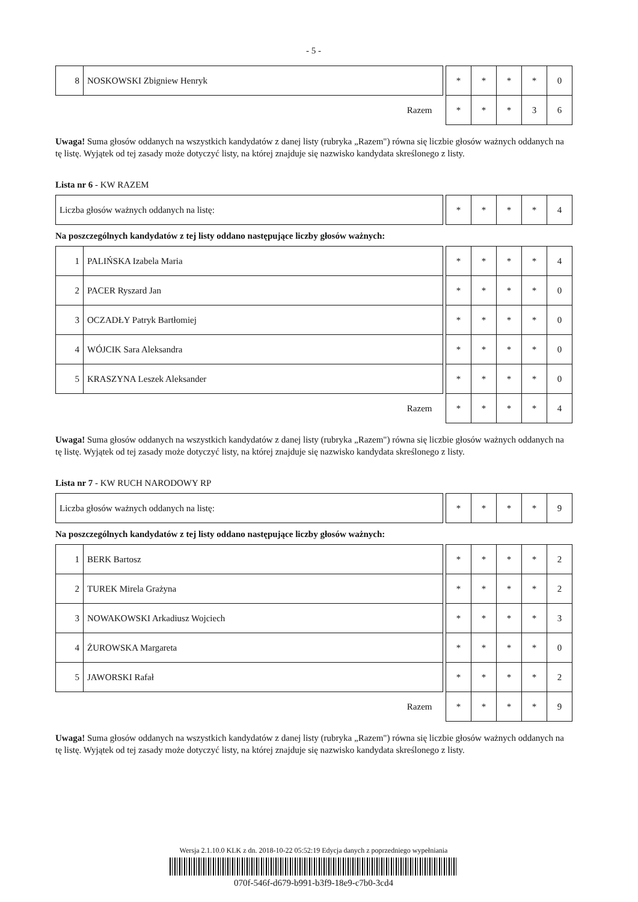- 5 -
| 8 | NOSKOWSKI Zbigniew Henryk | | * | * | * | * | 0 |
| Razem | | | * | * | * | 3 | 6 |
Uwaga! Suma głosów oddanych na wszystkich kandydatów z danej listy (rubryka „Razem") równa się liczbie głosów ważnych oddanych na tę listę. Wyjątek od tej zasady może dotyczyć listy, na której znajduje się nazwisko kandydata skreślonego z listy.
Lista nr 6 - KW RAZEM
| Liczba głosów ważnych oddanych na listę: | | * | * | * | * | 4 |
Na poszczególnych kandydatów z tej listy oddano następujące liczby głosów ważnych:
| 1 | PALIŃSKA Izabela Maria | | * | * | * | * | 4 |
| 2 | PACER Ryszard Jan | | * | * | * | * | 0 |
| 3 | OCZADŁY Patryk Bartłomiej | | * | * | * | * | 0 |
| 4 | WÓJCIK Sara Aleksandra | | * | * | * | * | 0 |
| 5 | KRASZYNA Leszek Aleksander | | * | * | * | * | 0 |
| Razem | | | * | * | * | * | 4 |
Uwaga! Suma głosów oddanych na wszystkich kandydatów z danej listy (rubryka „Razem") równa się liczbie głosów ważnych oddanych na tę listę. Wyjątek od tej zasady może dotyczyć listy, na której znajduje się nazwisko kandydata skreślonego z listy.
Lista nr 7 - KW RUCH NARODOWY RP
| Liczba głosów ważnych oddanych na listę: | | * | * | * | * | 9 |
Na poszczególnych kandydatów z tej listy oddano następujące liczby głosów ważnych:
| 1 | BERK Bartosz | | * | * | * | * | 2 |
| 2 | TUREK Mirela Grażyna | | * | * | * | * | 2 |
| 3 | NOWAKOWSKI Arkadiusz Wojciech | | * | * | * | * | 3 |
| 4 | ŻUROWSKA Margareta | | * | * | * | * | 0 |
| 5 | JAWORSKI Rafał | | * | * | * | * | 2 |
| Razem | | | * | * | * | * | 9 |
Uwaga! Suma głosów oddanych na wszystkich kandydatów z danej listy (rubryka „Razem") równa się liczbie głosów ważnych oddanych na tę listę. Wyjątek od tej zasady może dotyczyć listy, na której znajduje się nazwisko kandydata skreślonego z listy.
Wersja 2.1.10.0 KLK z dn. 2018-10-22 05:52:19 Edycja danych z poprzedniego wypełniania
070f-546f-d679-b991-b3f9-18e9-c7b0-3cd4